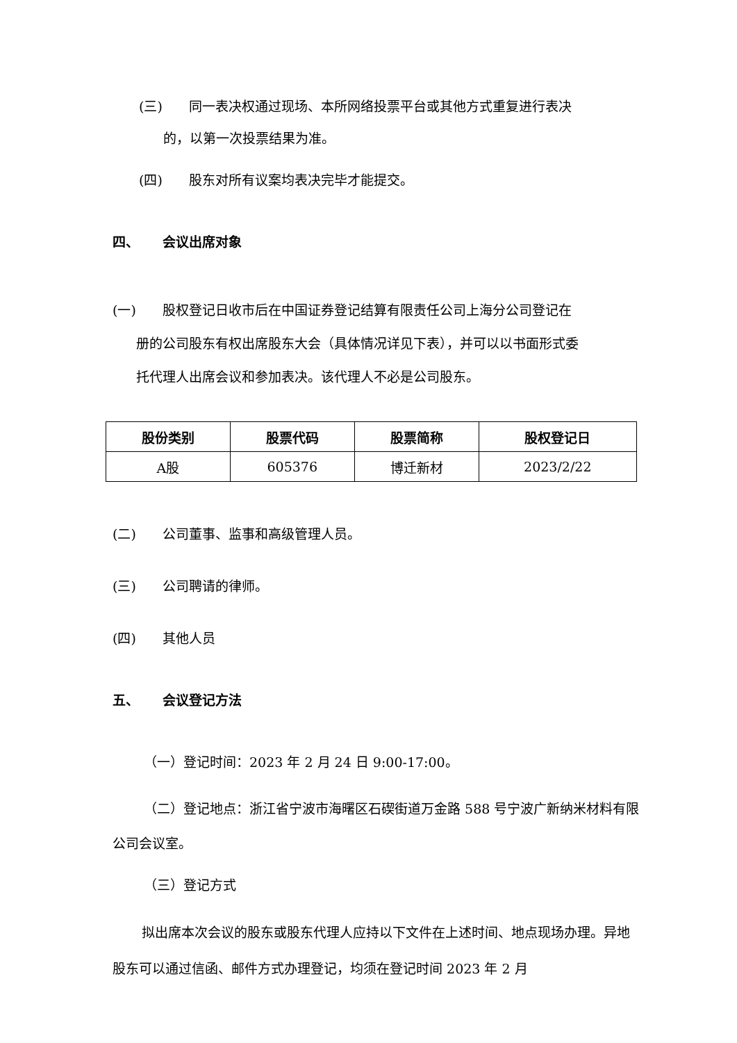(三) 同一表决权通过现场、本所网络投票平台或其他方式重复进行表决
的，以第一次投票结果为准。
(四) 股东对所有议案均表决完毕才能提交。
四、 会议出席对象
(一) 股权登记日收市后在中国证券登记结算有限责任公司上海分公司登记在
册的公司股东有权出席股东大会（具体情况详见下表），并可以以书面形式委
托代理人出席会议和参加表决。该代理人不必是公司股东。
| 股份类别 | 股票代码 | 股票简称 | 股权登记日 |
| --- | --- | --- | --- |
| A股 | 605376 | 博迁新材 | 2023/2/22 |
(二) 公司董事、监事和高级管理人员。
(三) 公司聘请的律师。
(四) 其他人员
五、 会议登记方法
（一）登记时间：2023 年 2 月 24 日 9:00-17:00。
（二）登记地点：浙江省宁波市海曙区石碶街道万金路 588 号宁波广新纳米材料有限公司会议室。
（三）登记方式
拟出席本次会议的股东或股东代理人应持以下文件在上述时间、地点现场办理。异地股东可以通过信函、邮件方式办理登记，均须在登记时间 2023 年 2 月